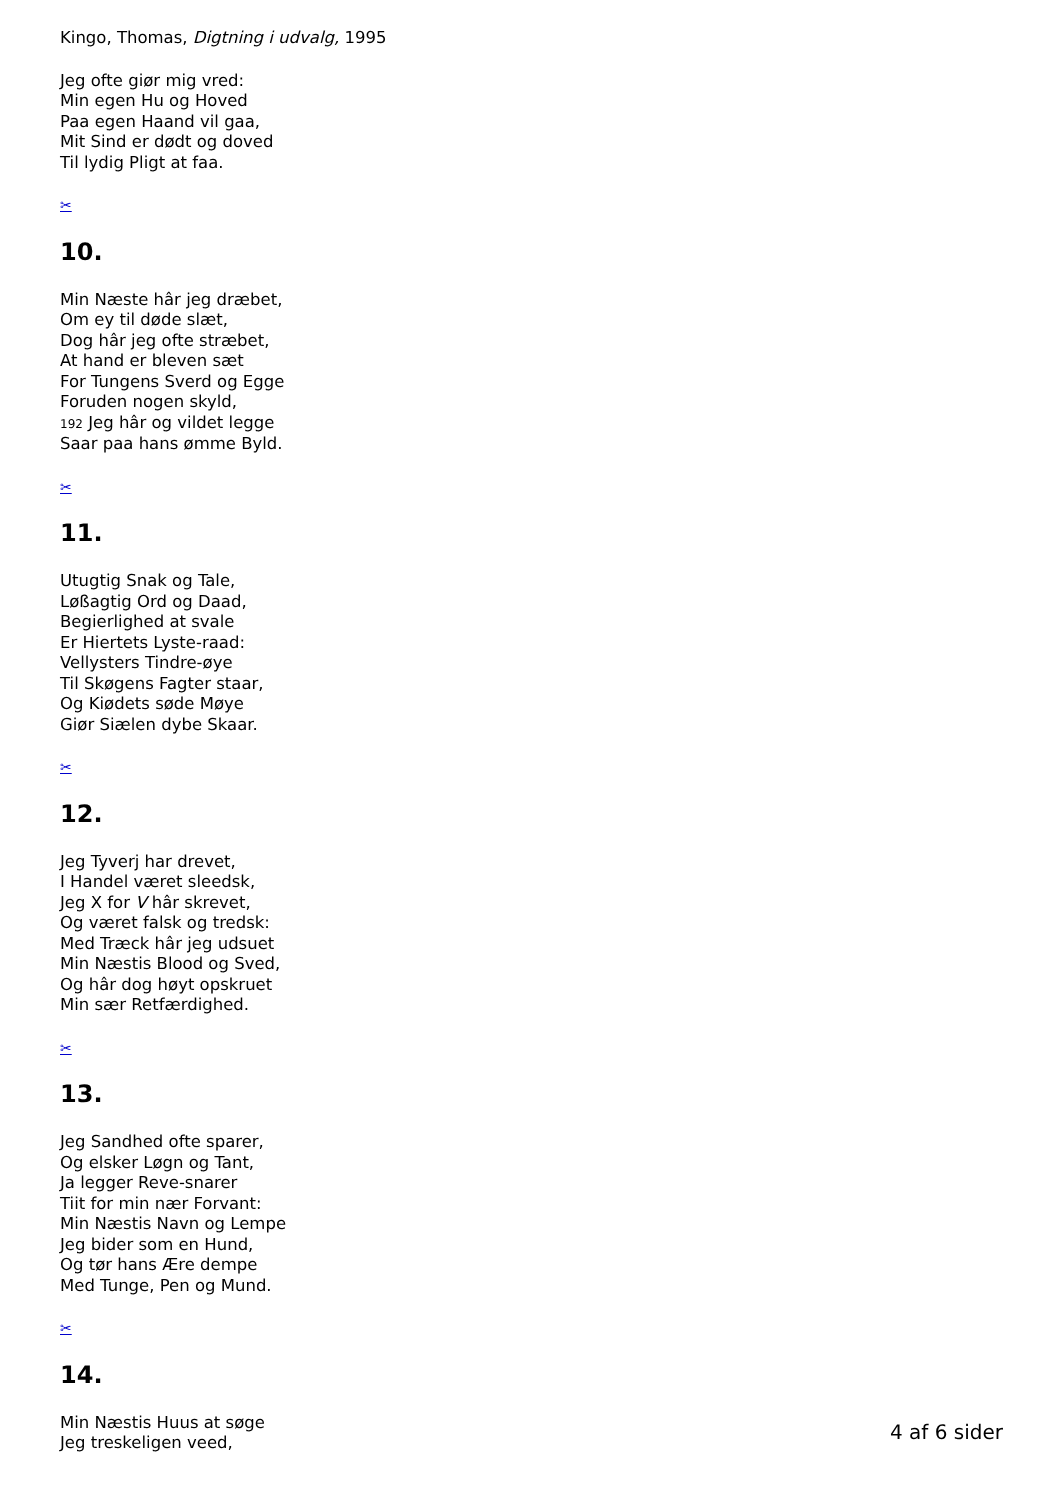Kingo, Thomas, Digtning i udvalg, 1995
Jeg ofte giør mig vred:
Min egen Hu og Hoved
Paa egen Haand vil gaa,
Mit Sind er dødt og doved
Til lydig Pligt at faa.
✂
10.
Min Næste hâr jeg dræbet,
Om ey til døde slæt,
Dog hâr jeg ofte stræbet,
At hand er bleven sæt
For Tungens Sverd og Egge
Foruden nogen skyld,
192 Jeg hâr og vildet legge
Saar paa hans ømme Byld.
✂
11.
Utugtig Snak og Tale,
Løßagtig Ord og Daad,
Begierlighed at svale
Er Hiertets Lyste-raad:
Vellysters Tindre-øye
Til Skøgens Fagter staar,
Og Kiødets søde Møye
Giør Siælen dybe Skaar.
✂
12.
Jeg Tyverj har drevet,
I Handel været sleedsk,
Jeg X for V hâr skrevet,
Og været falsk og tredsk:
Med Træck hâr jeg udsuet
Min Næstis Blood og Sved,
Og hâr dog høyt opskruet
Min sær Retfærdighed.
✂
13.
Jeg Sandhed ofte sparer,
Og elsker Løgn og Tant,
Ja legger Reve-snarer
Tiit for min nær Forvant:
Min Næstis Navn og Lempe
Jeg bider som en Hund,
Og tør hans Ære dempe
Med Tunge, Pen og Mund.
✂
14.
Min Næstis Huus at søge
Jeg treskeligen veed,
4 af 6 sider